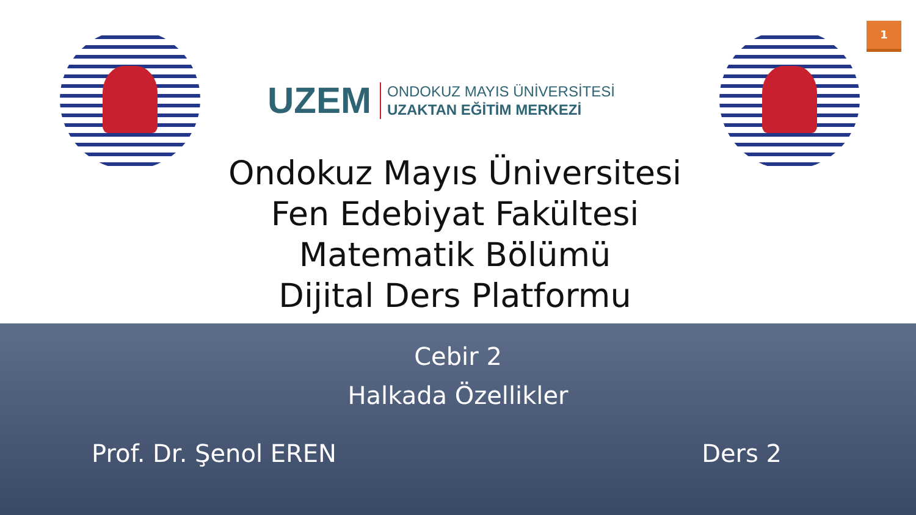UZEM
ONDOKUZ MAYIS ÜNİVERSİTESİ
UZAKTAN EĞİTİM MERKEZİ
1
Ondokuz Mayıs Üniversitesi
Fen Edebiyat Fakültesi
Matematik Bölümü
Dijital Ders Platformu
Cebir 2
Halkada Özellikler
Prof. Dr. Şenol EREN Ders 2